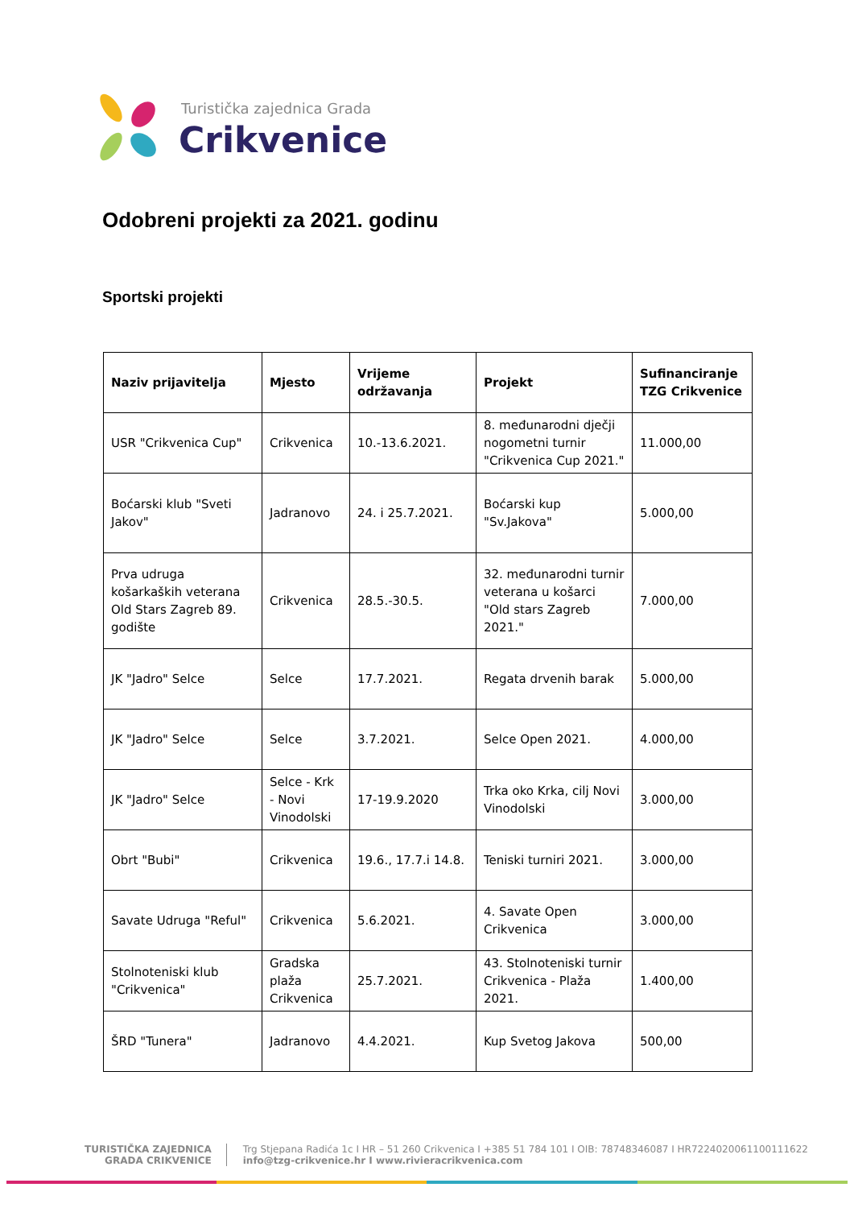Turistička zajednica Grada
Crikvenice
Odobreni projekti za 2021. godinu
Sportski projekti
| Naziv prijavitelja | Mjesto | Vrijeme održavanja | Projekt | Sufinanciranje TZG Crikvenice |
| --- | --- | --- | --- | --- |
| USR "Crikvenica Cup" | Crikvenica | 10.-13.6.2021. | 8. međunarodni dječji nogometni turnir "Crikvenica Cup 2021." | 11.000,00 |
| Boćarski klub "Sveti Jakov" | Jadranovo | 24. i 25.7.2021. | Boćarski kup "Sv.Jakova" | 5.000,00 |
| Prva udruga košarkaških veterana Old Stars Zagreb 89. godište | Crikvenica | 28.5.-30.5. | 32. međunarodni turnir veterana u košarci "Old stars Zagreb 2021." | 7.000,00 |
| JK "Jadro" Selce | Selce | 17.7.2021. | Regata drvenih barak | 5.000,00 |
| JK "Jadro" Selce | Selce | 3.7.2021. | Selce Open 2021. | 4.000,00 |
| JK "Jadro" Selce | Selce - Krk - Novi Vinodolski | 17-19.9.2020 | Trka oko Krka, cilj Novi Vinodolski | 3.000,00 |
| Obrt "Bubi" | Crikvenica | 19.6., 17.7.i 14.8. | Teniski turniri 2021. | 3.000,00 |
| Savate Udruga "Reful" | Crikvenica | 5.6.2021. | 4. Savate Open Crikvenica | 3.000,00 |
| Stolnoteniski klub "Crikvenica" | Gradska plaža Crikvenica | 25.7.2021. | 43. Stolnoteniski turnir Crikvenica - Plaža 2021. | 1.400,00 |
| ŠRD "Tunera" | Jadranovo | 4.4.2021. | Kup Svetog Jakova | 500,00 |
TURISTIČKA ZAJEDNICA
GRADA CRIKVENICE
Trg Stjepana Radića 1c I HR – 51 260 Crikvenica I +385 51 784 101 I OIB: 78748346087 I HR7224020061100111622
info@tzg-crikvenice.hr I www.rivieracrikvenica.com